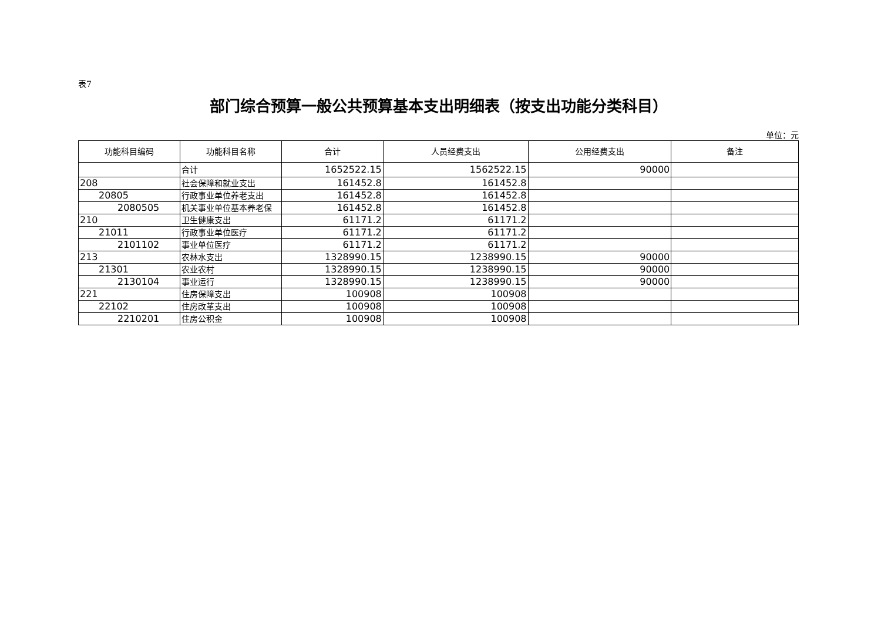表7
部门综合预算一般公共预算基本支出明细表（按支出功能分类科目）
单位：元
| 功能科目编码 | 功能科目名称 | 合计 | 人员经费支出 | 公用经费支出 | 备注 |
| --- | --- | --- | --- | --- | --- |
| | 合计 | 1652522.15 | 1562522.15 | 90000 | |
| 208 | 社会保障和就业支出 | 161452.8 | 161452.8 | | |
| 20805 | 行政事业单位养老支出 | 161452.8 | 161452.8 | | |
| 2080505 | 机关事业单位基本养老保 | 161452.8 | 161452.8 | | |
| 210 | 卫生健康支出 | 61171.2 | 61171.2 | | |
| 21011 | 行政事业单位医疗 | 61171.2 | 61171.2 | | |
| 2101102 | 事业单位医疗 | 61171.2 | 61171.2 | | |
| 213 | 农林水支出 | 1328990.15 | 1238990.15 | 90000 | |
| 21301 | 农业农村 | 1328990.15 | 1238990.15 | 90000 | |
| 2130104 | 事业运行 | 1328990.15 | 1238990.15 | 90000 | |
| 221 | 住房保障支出 | 100908 | 100908 | | |
| 22102 | 住房改革支出 | 100908 | 100908 | | |
| 2210201 | 住房公积金 | 100908 | 100908 | | |